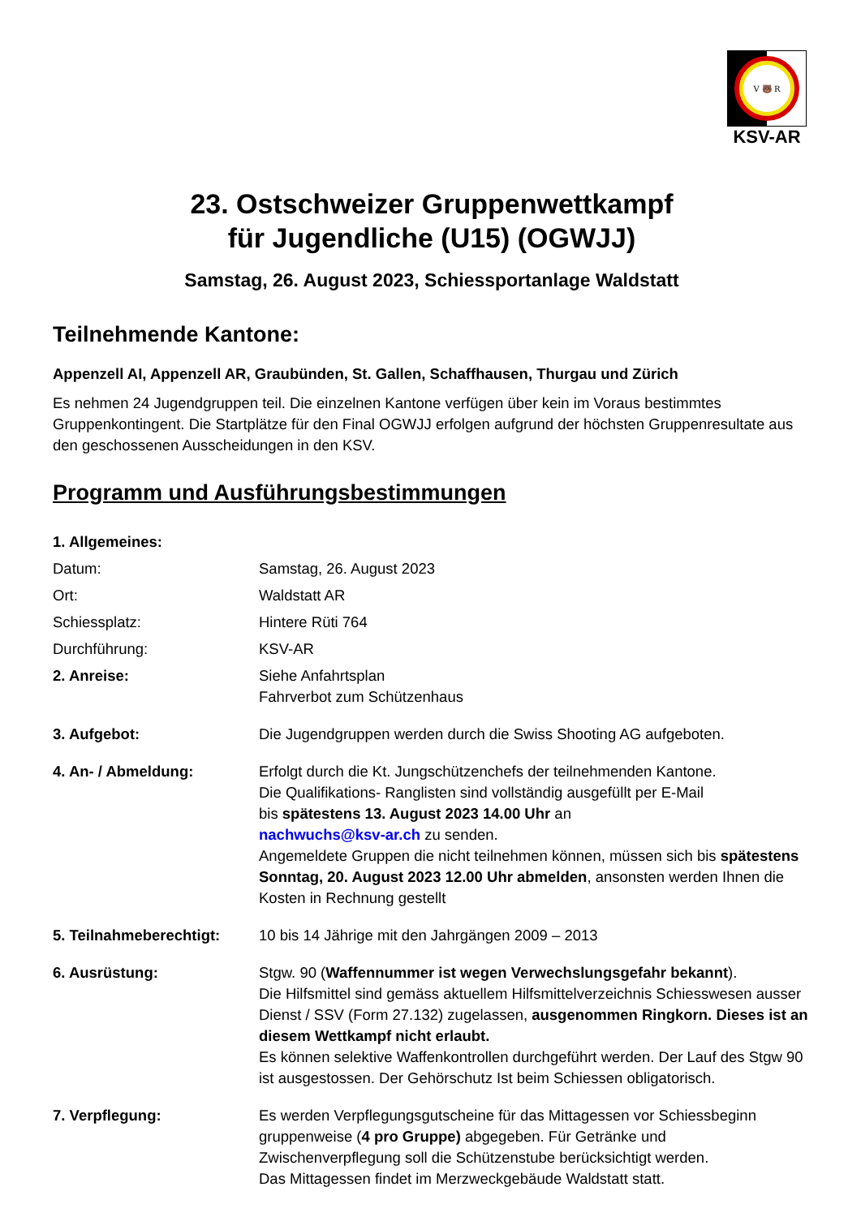V 🐻 R
KSV-AR
23. Ostschweizer Gruppenwettkampf
für Jugendliche (U15) (OGWJJ)
Samstag, 26. August 2023, Schiessportanlage Waldstatt
Teilnehmende Kantone:
Appenzell AI, Appenzell AR, Graubünden, St. Gallen, Schaffhausen, Thurgau und Zürich
Es nehmen 24 Jugendgruppen teil. Die einzelnen Kantone verfügen über kein im Voraus bestimmtes Gruppenkontingent. Die Startplätze für den Final OGWJJ erfolgen aufgrund der höchsten Gruppenresultate aus den geschossenen Ausscheidungen in den KSV.
Programm und Ausführungsbestimmungen
1. Allgemeines:
Datum: Samstag, 26. August 2023
Ort: Waldstatt AR
Schiessplatz: Hintere Rüti 764
Durchführung: KSV-AR
2. Anreise: Siehe Anfahrtsplan
Fahrverbot zum Schützenhaus
3. Aufgebot: Die Jugendgruppen werden durch die Swiss Shooting AG aufgeboten.
4. An- / Abmeldung: Erfolgt durch die Kt. Jungschützenchefs der teilnehmenden Kantone.
Die Qualifikations- Ranglisten sind vollständig ausgefüllt per E-Mail
bis spätestens 13. August 2023 14.00 Uhr an
nachwuchs@ksv-ar.ch zu senden.
Angemeldete Gruppen die nicht teilnehmen können, müssen sich bis spätestens Sonntag, 20. August 2023 12.00 Uhr abmelden, ansonsten werden Ihnen die Kosten in Rechnung gestellt
5. Teilnahmeberechtigt:
10 bis 14 Jährige mit den Jahrgängen 2009 – 2013
6. Ausrüstung: Stgw. 90 (Waffennummer ist wegen Verwechslungsgefahr bekannt).
Die Hilfsmittel sind gemäss aktuellem Hilfsmittelverzeichnis Schiesswesen ausser Dienst / SSV (Form 27.132) zugelassen, ausgenommen Ringkorn. Dieses ist an diesem Wettkampf nicht erlaubt.
Es können selektive Waffenkontrollen durchgeführt werden. Der Lauf des Stgw 90 ist ausgestossen. Der Gehörschutz Ist beim Schiessen obligatorisch.
7. Verpflegung: Es werden Verpflegungsgutscheine für das Mittagessen vor Schiessbeginn gruppenweise (4 pro Gruppe) abgegeben. Für Getränke und Zwischenverpflegung soll die Schützenstube berücksichtigt werden.
Das Mittagessen findet im Merzweckgebäude Waldstatt statt.